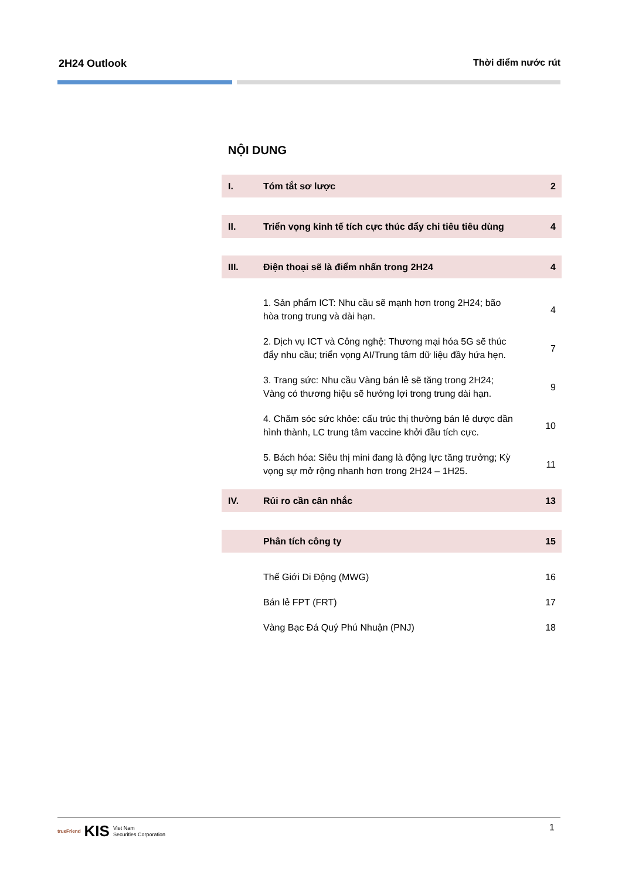2H24 Outlook Thời điểm nước rút
NỘI DUNG
I. Tóm tắt sơ lược 2
II. Triển vọng kinh tế tích cực thúc đẩy chi tiêu tiêu dùng 4
III. Điện thoại sẽ là điểm nhấn trong 2H24 4
1. Sản phẩm ICT: Nhu cầu sẽ mạnh hơn trong 2H24; bão hòa trong trung và dài hạn. 4
2. Dịch vụ ICT và Công nghệ: Thương mại hóa 5G sẽ thúc đẩy nhu cầu; triển vọng AI/Trung tâm dữ liệu đầy hứa hẹn. 7
3. Trang sức: Nhu cầu Vàng bán lẻ sẽ tăng trong 2H24; Vàng có thương hiệu sẽ hưởng lợi trong trung dài hạn. 9
4. Chăm sóc sức khỏe: cấu trúc thị thường bán lẻ dược dần hình thành, LC trung tâm vaccine khởi đầu tích cực. 10
5. Bách hóa: Siêu thị mini đang là động lực tăng trưởng; Kỳ vọng sự mở rộng nhanh hơn trong 2H24 – 1H25. 11
IV. Rủi ro cần cân nhắc 13
Phân tích công ty 15
Thế Giới Di Động (MWG) 16
Bán lẻ FPT (FRT) 17
Vàng Bạc Đá Quý Phú Nhuận (PNJ) 18
trueFriend KIS Viet Nam
Securities Corporation
1